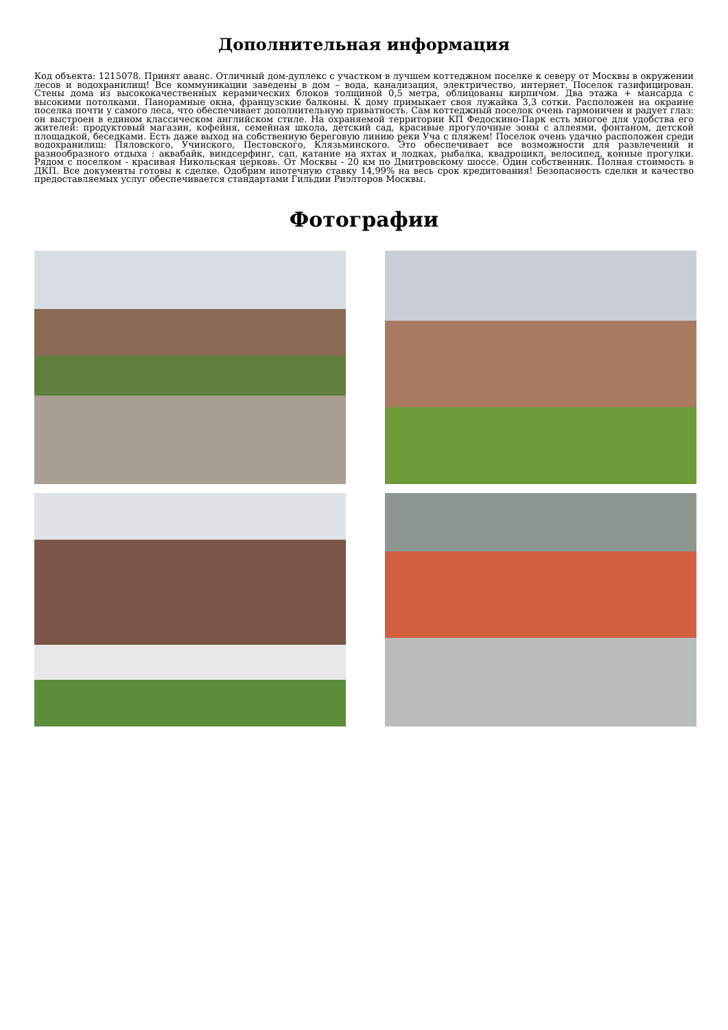Дополнительная информация
Код объекта: 1215078. Принят аванс. Отличный дом-дуплекс с участком в лучшем коттеджном поселке к северу от Москвы в окружении лесов и водохранилищ! Все коммуникации заведены в дом – вода, канализация, электричество, интернет. Поселок газифицирован. Стены дома из высококачественных керамических блоков толщиной 0,5 метра, облицованы кирпичом. Два этажа + мансарда с высокими потолками. Панорамные окна, французские балконы. К дому примыкает своя лужайка 3,3 сотки. Расположен на окраине поселка почти у самого леса, что обеспечивает дополнительную приватность. Сам коттеджный поселок очень гармоничен и радует глаз: он выстроен в едином классическом английском стиле. На охраняемой территории КП Федоскино-Парк есть многое для удобства его жителей: продуктовый магазин, кофейня, семейная школа, детский сад, красивые прогулочные зоны с аллеями, фонтаном, детской площадкой, беседками. Есть даже выход на собственную береговую линию реки Уча с пляжем! Поселок очень удачно расположен среди водохранилищ: Пяловского, Учинского, Пестовского, Клязьминского. Это обеспечивает все возможности для развлечений и разнообразного отдыха : аквабайк, виндсерфинг, сап, катание на яхтах и лодках, рыбалка, квадроцикл, велосипед, конные прогулки. Рядом с поселком - красивая Никольская церковь. От Москвы - 20 км по Дмитровскому шоссе. Один собственник. Полная стоимость в ДКП. Все документы готовы к сделке. Одобрим ипотечную ставку 14,99% на весь срок кредитования! Безопасность сделки и качество предоставляемых услуг обеспечивается стандартами Гильдии Риэлторов Москвы.
Фотографии